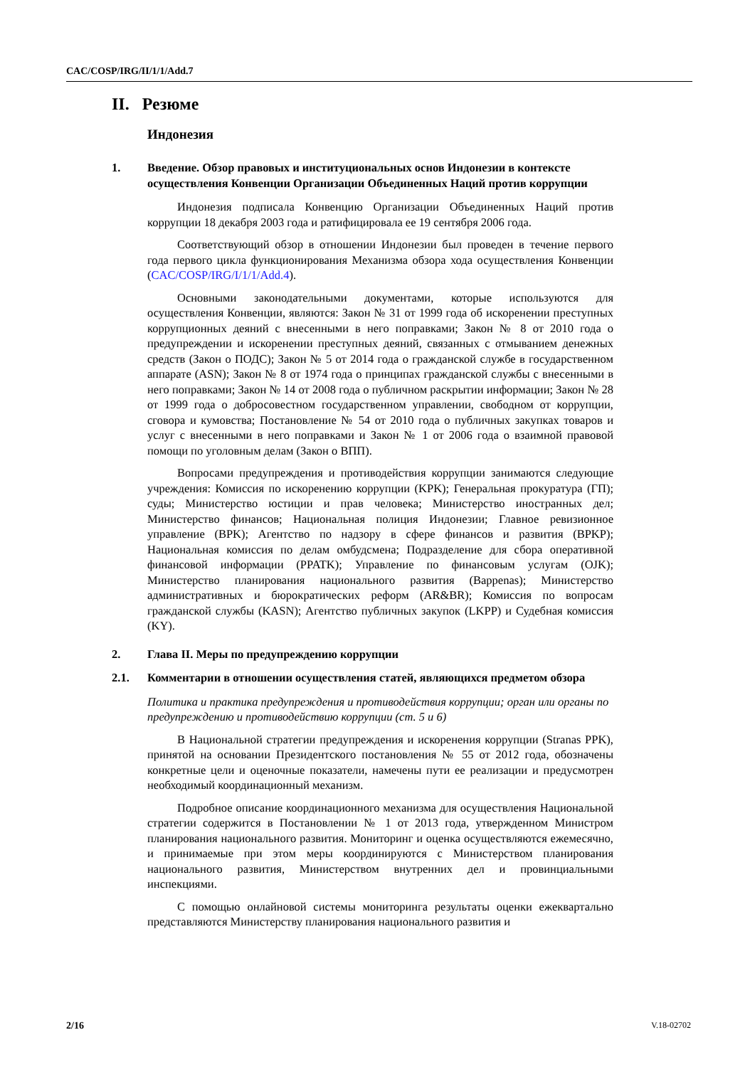CAC/COSP/IRG/II/1/1/Add.7
II. Резюме
Индонезия
1. Введение. Обзор правовых и институциональных основ Индонезии в контексте осуществления Конвенции Организации Объединенных Наций против коррупции
Индонезия подписала Конвенцию Организации Объединенных Наций против коррупции 18 декабря 2003 года и ратифицировала ее 19 сентября 2006 года.
Соответствующий обзор в отношении Индонезии был проведен в течение первого года первого цикла функционирования Механизма обзора хода осуществления Конвенции (CAC/COSP/IRG/I/1/1/Add.4).
Основными законодательными документами, которые используются для осуществления Конвенции, являются: Закон № 31 от 1999 года об искоренении преступных коррупционных деяний с внесенными в него поправками; Закон № 8 от 2010 года о предупреждении и искоренении преступных деяний, связанных с отмыванием денежных средств (Закон о ПОДС); Закон № 5 от 2014 года о гражданской службе в государственном аппарате (ASN); Закон № 8 от 1974 года о принципах гражданской службы с внесенными в него поправками; Закон № 14 от 2008 года о публичном раскрытии информации; Закон № 28 от 1999 года о добросовестном государственном управлении, свободном от коррупции, сговора и кумовства; Постановление № 54 от 2010 года о публичных закупках товаров и услуг с внесенными в него поправками и Закон № 1 от 2006 года о взаимной правовой помощи по уголовным делам (Закон о ВПП).
Вопросами предупреждения и противодействия коррупции занимаются следующие учреждения: Комиссия по искоренению коррупции (KPK); Генеральная прокуратура (ГП); суды; Министерство юстиции и прав человека; Министерство иностранных дел; Министерство финансов; Национальная полиция Индонезии; Главное ревизионное управление (BPK); Агентство по надзору в сфере финансов и развития (BPKP); Национальная комиссия по делам омбудсмена; Подразделение для сбора оперативной финансовой информации (PPATK); Управление по финансовым услугам (OJK); Министерство планирования национального развития (Bappenas); Министерство административных и бюрократических реформ (AR&BR); Комиссия по вопросам гражданской службы (KASN); Агентство публичных закупок (LKPP) и Судебная комиссия (KY).
2. Глава II. Меры по предупреждению коррупции
2.1. Комментарии в отношении осуществления статей, являющихся предметом обзора
Политика и практика предупреждения и противодействия коррупции; орган или органы по предупреждению и противодействию коррупции (ст. 5 и 6)
В Национальной стратегии предупреждения и искоренения коррупции (Stranas PPK), принятой на основании Президентского постановления № 55 от 2012 года, обозначены конкретные цели и оценочные показатели, намечены пути ее реализации и предусмотрен необходимый координационный механизм.
Подробное описание координационного механизма для осуществления Национальной стратегии содержится в Постановлении № 1 от 2013 года, утвержденном Министром планирования национального развития. Мониторинг и оценка осуществляются ежемесячно, и принимаемые при этом меры координируются с Министерством планирования национального развития, Министерством внутренних дел и провинциальными инспекциями.
С помощью онлайновой системы мониторинга результаты оценки ежеквартально представляются Министерству планирования национального развития и
2/16 V.18-02702